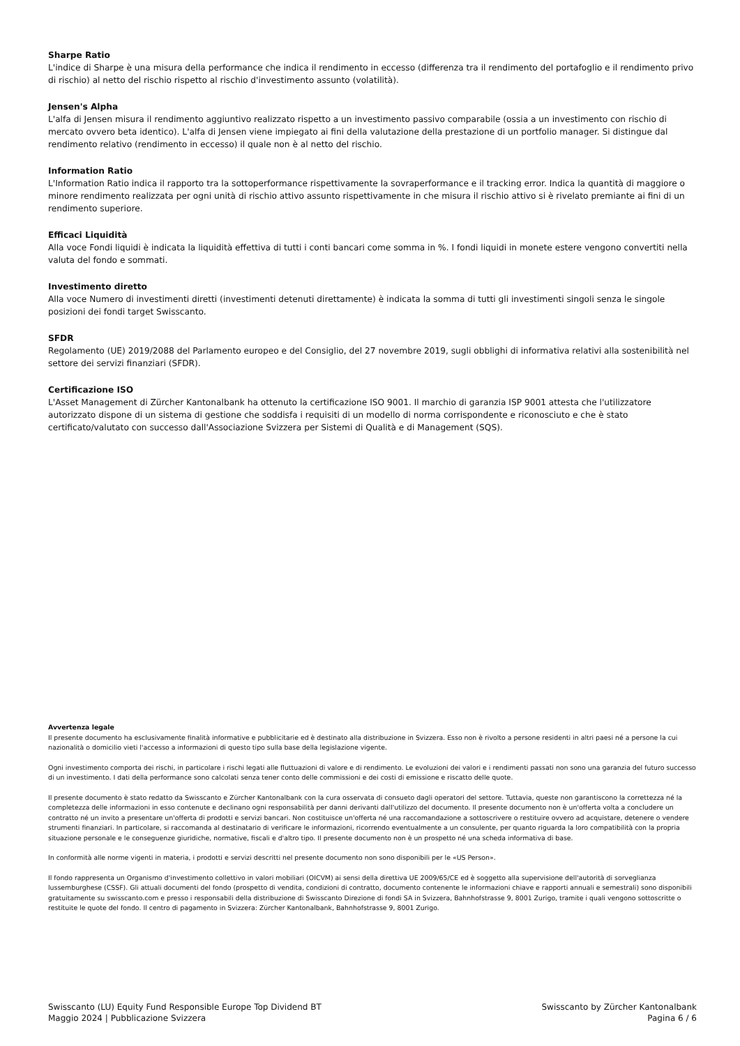Sharpe Ratio
L'indice di Sharpe è una misura della performance che indica il rendimento in eccesso (differenza tra il rendimento del portafoglio e il rendimento privo di rischio) al netto del rischio rispetto al rischio d'investimento assunto (volatilità).
Jensen's Alpha
L'alfa di Jensen misura il rendimento aggiuntivo realizzato rispetto a un investimento passivo comparabile (ossia a un investimento con rischio di mercato ovvero beta identico). L'alfa di Jensen viene impiegato ai fini della valutazione della prestazione di un portfolio manager. Si distingue dal rendimento relativo (rendimento in eccesso) il quale non è al netto del rischio.
Information Ratio
L'Information Ratio indica il rapporto tra la sottoperformance rispettivamente la sovraperformance e il tracking error. Indica la quantità di maggiore o minore rendimento realizzata per ogni unità di rischio attivo assunto rispettivamente in che misura il rischio attivo si è rivelato premiante ai fini di un rendimento superiore.
Efficaci Liquidità
Alla voce Fondi liquidi è indicata la liquidità effettiva di tutti i conti bancari come somma in %. I fondi liquidi in monete estere vengono convertiti nella valuta del fondo e sommati.
Investimento diretto
Alla voce Numero di investimenti diretti (investimenti detenuti direttamente) è indicata la somma di tutti gli investimenti singoli senza le singole posizioni dei fondi target Swisscanto.
SFDR
Regolamento (UE) 2019/2088 del Parlamento europeo e del Consiglio, del 27 novembre 2019, sugli obblighi di informativa relativi alla sostenibilità nel settore dei servizi finanziari (SFDR).
Certificazione ISO
L'Asset Management di Zürcher Kantonalbank ha ottenuto la certificazione ISO 9001. Il marchio di garanzia ISP 9001 attesta che l'utilizzatore autorizzato dispone di un sistema di gestione che soddisfa i requisiti di un modello di norma corrispondente e riconosciuto e che è stato certificato/valutato con successo dall'Associazione Svizzera per Sistemi di Qualità e di Management (SQS).
Avvertenza legale
Il presente documento ha esclusivamente finalità informative e pubblicitarie ed è destinato alla distribuzione in Svizzera. Esso non è rivolto a persone residenti in altri paesi né a persone la cui nazionalità o domicilio vieti l'accesso a informazioni di questo tipo sulla base della legislazione vigente.
Ogni investimento comporta dei rischi, in particolare i rischi legati alle fluttuazioni di valore e di rendimento. Le evoluzioni dei valori e i rendimenti passati non sono una garanzia del futuro successo di un investimento. I dati della performance sono calcolati senza tener conto delle commissioni e dei costi di emissione e riscatto delle quote.
Il presente documento è stato redatto da Swisscanto e Zürcher Kantonalbank con la cura osservata di consueto dagli operatori del settore. Tuttavia, queste non garantiscono la correttezza né la completezza delle informazioni in esso contenute e declinano ogni responsabilità per danni derivanti dall'utilizzo del documento. Il presente documento non è un'offerta volta a concludere un contratto né un invito a presentare un'offerta di prodotti e servizi bancari. Non costituisce un'offerta né una raccomandazione a sottoscrivere o restituire ovvero ad acquistare, detenere o vendere strumenti finanziari. In particolare, si raccomanda al destinatario di verificare le informazioni, ricorrendo eventualmente a un consulente, per quanto riguarda la loro compatibilità con la propria situazione personale e le conseguenze giuridiche, normative, fiscali e d'altro tipo. Il presente documento non è un prospetto né una scheda informativa di base.
In conformità alle norme vigenti in materia, i prodotti e servizi descritti nel presente documento non sono disponibili per le «US Person».
Il fondo rappresenta un Organismo d'investimento collettivo in valori mobiliari (OICVM) ai sensi della direttiva UE 2009/65/CE ed è soggetto alla supervisione dell'autorità di sorveglianza lussemburghese (CSSF). Gli attuali documenti del fondo (prospetto di vendita, condizioni di contratto, documento contenente le informazioni chiave e rapporti annuali e semestrali) sono disponibili gratuitamente su swisscanto.com e presso i responsabili della distribuzione di Swisscanto Direzione di fondi SA in Svizzera, Bahnhofstrasse 9, 8001 Zurigo, tramite i quali vengono sottoscritte o restituite le quote del fondo. Il centro di pagamento in Svizzera: Zürcher Kantonalbank, Bahnhofstrasse 9, 8001 Zurigo.
Swisscanto (LU) Equity Fund Responsible Europe Top Dividend BT
Maggio 2024 | Pubblicazione Svizzera
Swisscanto by Zürcher Kantonalbank
Pagina 6 / 6